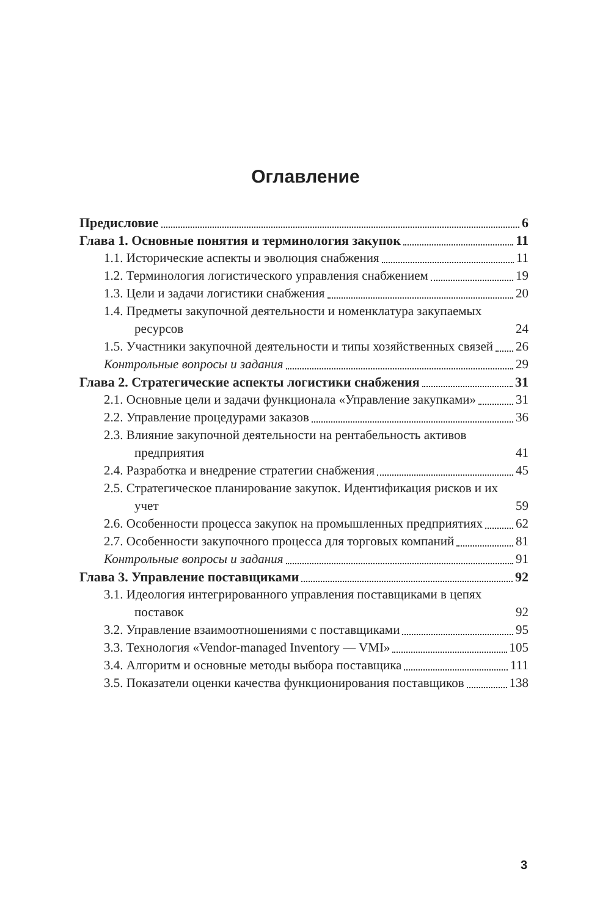Оглавление
Предисловие 6
Глава 1. Основные понятия и терминология закупок 11
1.1. Исторические аспекты и эволюция снабжения 11
1.2. Терминология логистического управления снабжением 19
1.3. Цели и задачи логистики снабжения 20
1.4. Предметы закупочной деятельности и номенклатура закупаемых ресурсов 24
1.5. Участники закупочной деятельности и типы хозяйственных связей 26
Контрольные вопросы и задания 29
Глава 2. Стратегические аспекты логистики снабжения 31
2.1. Основные цели и задачи функционала «Управление закупками» 31
2.2. Управление процедурами заказов 36
2.3. Влияние закупочной деятельности на рентабельность активов предприятия 41
2.4. Разработка и внедрение стратегии снабжения 45
2.5. Стратегическое планирование закупок. Идентификация рисков и их учет 59
2.6. Особенности процесса закупок на промышленных предприятиях 62
2.7. Особенности закупочного процесса для торговых компаний 81
Контрольные вопросы и задания 91
Глава 3. Управление поставщиками 92
3.1. Идеология интегрированного управления поставщиками в цепях поставок 92
3.2. Управление взаимоотношениями с поставщиками 95
3.3. Технология «Vendor-managed Inventory — VMI» 105
3.4. Алгоритм и основные методы выбора поставщика 111
3.5. Показатели оценки качества функционирования поставщиков 138
3